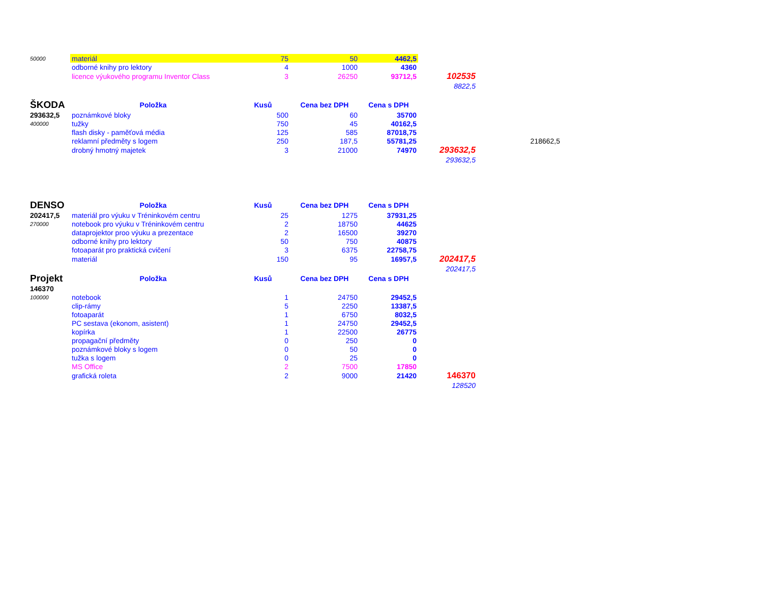| 50000 | materiál | 75 | 50 | 4462,5 | | |
| | odborné knihy pro lektory | 4 | 1000 | 4360 | | |
| | licence výukového programu Inventor Class | 3 | 26250 | 93712,5 | 102535 | |
| | | | | | 8822,5 | |
| ŠKODA | Položka | Kusů | Cena bez DPH | Cena s DPH | | |
| 293632,5 | poznámkové bloky | 500 | 60 | 35700 | | |
| 400000 | tužky | 750 | 45 | 40162,5 | | |
| | flash disky - paměťová média | 125 | 585 | 87018,75 | | |
| | reklamní předměty s logem | 250 | 187,5 | 55781,25 | | 218662,5 |
| | drobný hmotný majetek | 3 | 21000 | 74970 | 293632,5 | |
| | | | | | 293632,5 | |
| DENSO | Položka | Kusů | Cena bez DPH | Cena s DPH | | |
| 202417,5 | materiál pro výuku v Tréninkovém centru | 25 | 1275 | 37931,25 | | |
| 270000 | notebook pro výuku v Tréninkovém centru | 2 | 18750 | 44625 | | |
| | dataprojektor proo výuku a prezentace | 2 | 16500 | 39270 | | |
| | odborné knihy pro lektory | 50 | 750 | 40875 | | |
| | fotoaparát pro praktická cvičení | 3 | 6375 | 22758,75 | | |
| | materiál | 150 | 95 | 16957,5 | 202417,5 | |
| | | | | | 202417,5 | |
| Projekt | Položka | Kusů | Cena bez DPH | Cena s DPH | | |
| 146370 | | | | | | |
| 100000 | notebook | 1 | 24750 | 29452,5 | | |
| | clip-rámy | 5 | 2250 | 13387,5 | | |
| | fotoaparát | 1 | 6750 | 8032,5 | | |
| | PC sestava (ekonom, asistent) | 1 | 24750 | 29452,5 | | |
| | kopírka | 1 | 22500 | 26775 | | |
| | propagační předměty | 0 | 250 | 0 | | |
| | poznámkové bloky s logem | 0 | 50 | 0 | | |
| | tužka s logem | 0 | 25 | 0 | | |
| | MS Office | 2 | 7500 | 17850 | | |
| | grafická roleta | 2 | 9000 | 21420 | 146370 | |
| | | | | | 128520 | |